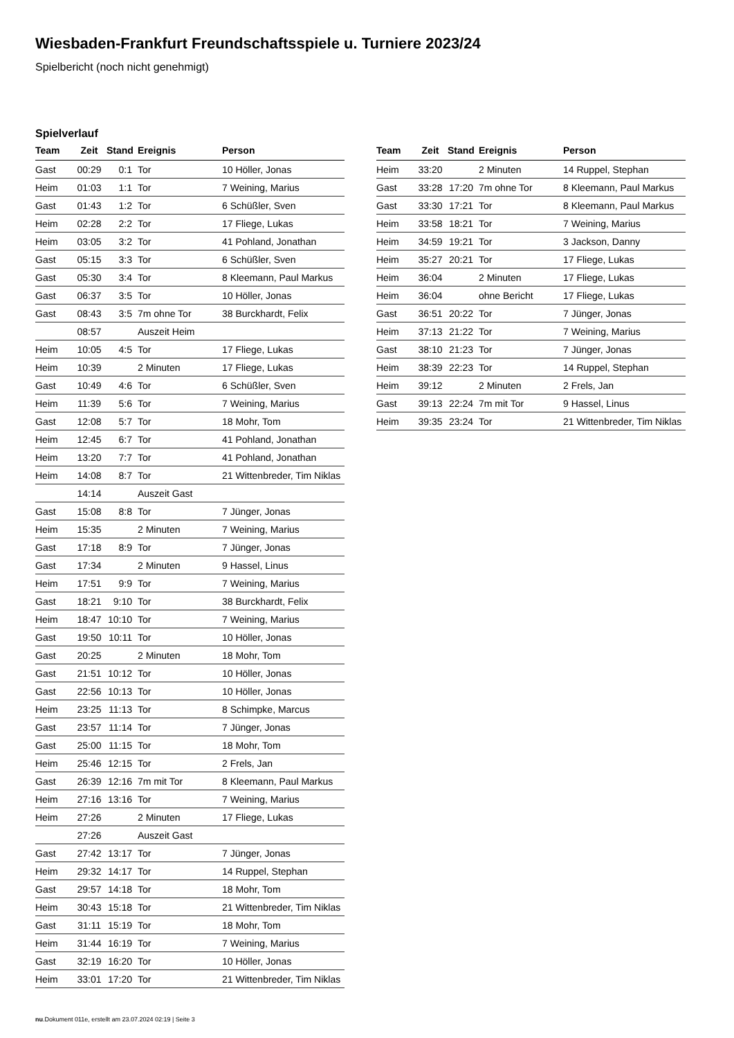Wiesbaden-Frankfurt Freundschaftsspiele u. Turniere 2023/24
Spielbericht (noch nicht genehmigt)
Spielverlauf
| Team | Zeit | Stand | Ereignis | Person |
| --- | --- | --- | --- | --- |
| Gast | 00:29 | 0:1 | Tor | 10 Höller, Jonas |
| Heim | 01:03 | 1:1 | Tor | 7 Weining, Marius |
| Gast | 01:43 | 1:2 | Tor | 6 Schüßler, Sven |
| Heim | 02:28 | 2:2 | Tor | 17 Fliege, Lukas |
| Heim | 03:05 | 3:2 | Tor | 41 Pohland, Jonathan |
| Gast | 05:15 | 3:3 | Tor | 6 Schüßler, Sven |
| Gast | 05:30 | 3:4 | Tor | 8 Kleemann, Paul Markus |
| Gast | 06:37 | 3:5 | Tor | 10 Höller, Jonas |
| Gast | 08:43 | 3:5 | 7m ohne Tor | 38 Burckhardt, Felix |
| | 08:57 | | Auszeit Heim | |
| Heim | 10:05 | 4:5 | Tor | 17 Fliege, Lukas |
| Heim | 10:39 | | 2 Minuten | 17 Fliege, Lukas |
| Gast | 10:49 | 4:6 | Tor | 6 Schüßler, Sven |
| Heim | 11:39 | 5:6 | Tor | 7 Weining, Marius |
| Gast | 12:08 | 5:7 | Tor | 18 Mohr, Tom |
| Heim | 12:45 | 6:7 | Tor | 41 Pohland, Jonathan |
| Heim | 13:20 | 7:7 | Tor | 41 Pohland, Jonathan |
| Heim | 14:08 | 8:7 | Tor | 21 Wittenbreder, Tim Niklas |
| | 14:14 | | Auszeit Gast | |
| Gast | 15:08 | 8:8 | Tor | 7 Jünger, Jonas |
| Heim | 15:35 | | 2 Minuten | 7 Weining, Marius |
| Gast | 17:18 | 8:9 | Tor | 7 Jünger, Jonas |
| Gast | 17:34 | | 2 Minuten | 9 Hassel, Linus |
| Heim | 17:51 | 9:9 | Tor | 7 Weining, Marius |
| Gast | 18:21 | 9:10 | Tor | 38 Burckhardt, Felix |
| Heim | 18:47 | 10:10 | Tor | 7 Weining, Marius |
| Gast | 19:50 | 10:11 | Tor | 10 Höller, Jonas |
| Gast | 20:25 | | 2 Minuten | 18 Mohr, Tom |
| Gast | 21:51 | 10:12 | Tor | 10 Höller, Jonas |
| Gast | 22:56 | 10:13 | Tor | 10 Höller, Jonas |
| Heim | 23:25 | 11:13 | Tor | 8 Schimpke, Marcus |
| Gast | 23:57 | 11:14 | Tor | 7 Jünger, Jonas |
| Gast | 25:00 | 11:15 | Tor | 18 Mohr, Tom |
| Heim | 25:46 | 12:15 | Tor | 2 Frels, Jan |
| Gast | 26:39 | 12:16 | 7m mit Tor | 8 Kleemann, Paul Markus |
| Heim | 27:16 | 13:16 | Tor | 7 Weining, Marius |
| Heim | 27:26 | | 2 Minuten | 17 Fliege, Lukas |
| | 27:26 | | Auszeit Gast | |
| Gast | 27:42 | 13:17 | Tor | 7 Jünger, Jonas |
| Heim | 29:32 | 14:17 | Tor | 14 Ruppel, Stephan |
| Gast | 29:57 | 14:18 | Tor | 18 Mohr, Tom |
| Heim | 30:43 | 15:18 | Tor | 21 Wittenbreder, Tim Niklas |
| Gast | 31:11 | 15:19 | Tor | 18 Mohr, Tom |
| Heim | 31:44 | 16:19 | Tor | 7 Weining, Marius |
| Gast | 32:19 | 16:20 | Tor | 10 Höller, Jonas |
| Heim | 33:01 | 17:20 | Tor | 21 Wittenbreder, Tim Niklas |
| Team | Zeit | Stand | Ereignis | Person |
| --- | --- | --- | --- | --- |
| Heim | 33:20 | | 2 Minuten | 14 Ruppel, Stephan |
| Gast | 33:28 | 17:20 | 7m ohne Tor | 8 Kleemann, Paul Markus |
| Gast | 33:30 | 17:21 | Tor | 8 Kleemann, Paul Markus |
| Heim | 33:58 | 18:21 | Tor | 7 Weining, Marius |
| Heim | 34:59 | 19:21 | Tor | 3 Jackson, Danny |
| Heim | 35:27 | 20:21 | Tor | 17 Fliege, Lukas |
| Heim | 36:04 | | 2 Minuten | 17 Fliege, Lukas |
| Heim | 36:04 | | ohne Bericht | 17 Fliege, Lukas |
| Gast | 36:51 | 20:22 | Tor | 7 Jünger, Jonas |
| Heim | 37:13 | 21:22 | Tor | 7 Weining, Marius |
| Gast | 38:10 | 21:23 | Tor | 7 Jünger, Jonas |
| Heim | 38:39 | 22:23 | Tor | 14 Ruppel, Stephan |
| Heim | 39:12 | | 2 Minuten | 2 Frels, Jan |
| Gast | 39:13 | 22:24 | 7m mit Tor | 9 Hassel, Linus |
| Heim | 39:35 | 23:24 | Tor | 21 Wittenbreder, Tim Niklas |
nu.Dokument 011e, erstellt am 23.07.2024 02:19 | Seite 3